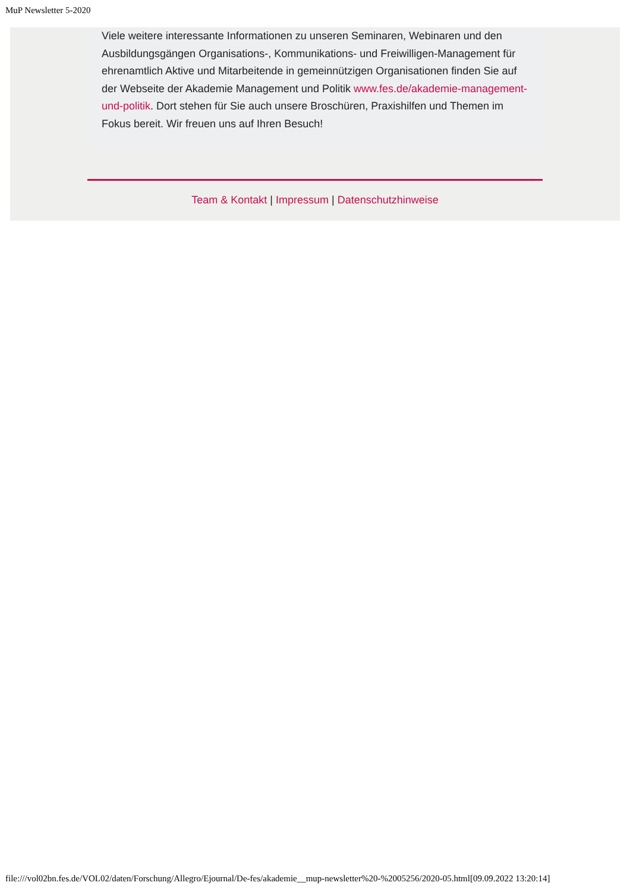MuP Newsletter 5-2020
Viele weitere interessante Informationen zu unseren Seminaren, Webinaren und den Ausbildungsgängen Organisations-, Kommunikations- und Freiwilligen-Management für ehrenamtlich Aktive und Mitarbeitende in gemeinnützigen Organisationen finden Sie auf der Webseite der Akademie Management und Politik www.fes.de/akademie-management-und-politik. Dort stehen für Sie auch unsere Broschüren, Praxishilfen und Themen im Fokus bereit. Wir freuen uns auf Ihren Besuch!
Team & Kontakt | Impressum | Datenschutzhinweise
file:///vol02bn.fes.de/VOL02/daten/Forschung/Allegro/Ejournal/De-fes/akademie__mup-newsletter%20-%2005256/2020-05.html[09.09.2022 13:20:14]